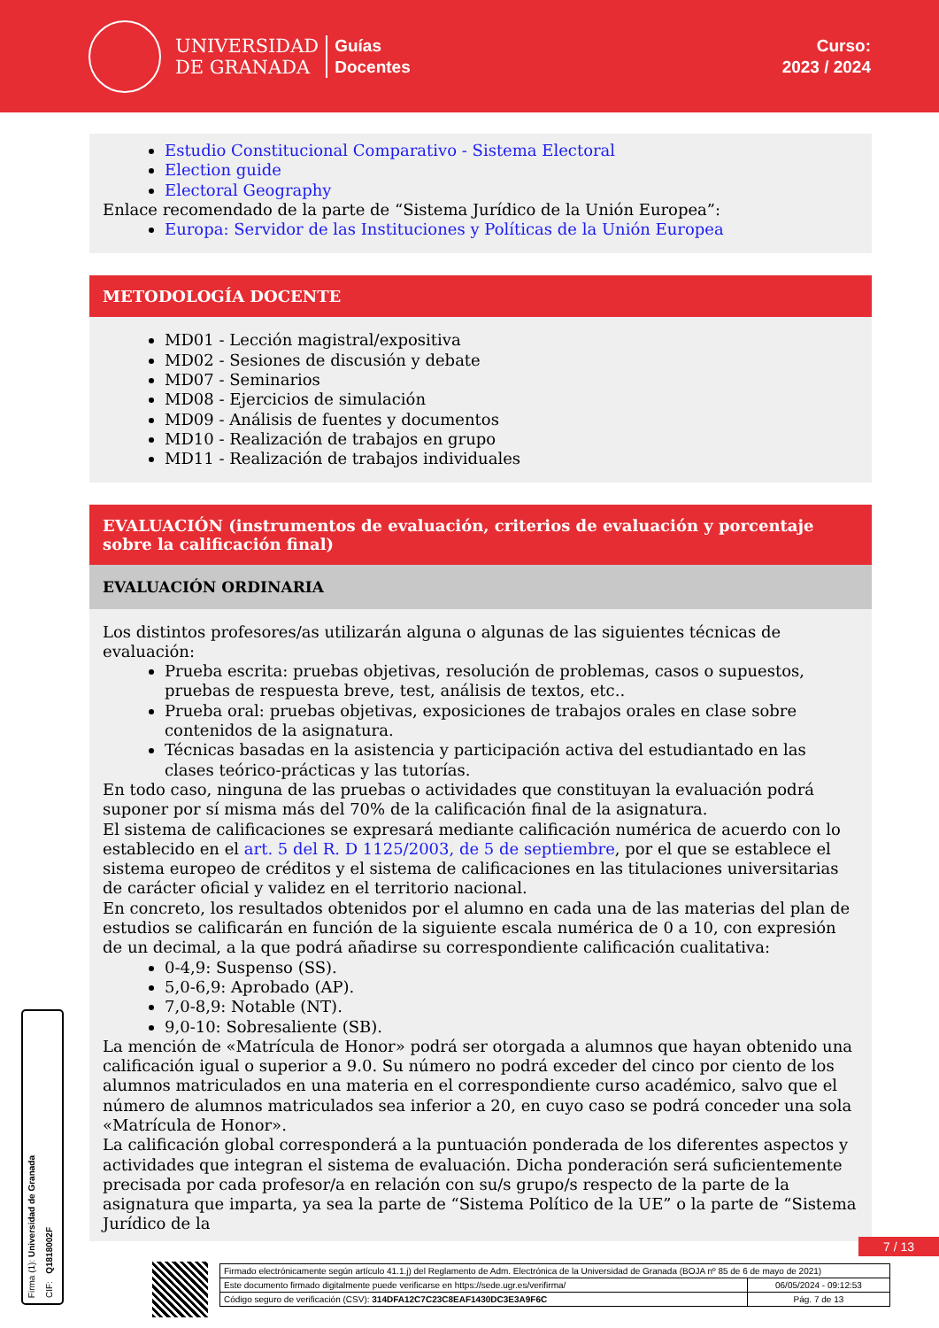UNIVERSIDAD
DE GRANADA
Guías
Docentes
Curso:
2023 / 2024
Estudio Constitucional Comparativo - Sistema Electoral
Election guide
Electoral Geography
Enlace recomendado de la parte de “Sistema Jurídico de la Unión Europea”:
Europa: Servidor de las Instituciones y Políticas de la Unión Europea
METODOLOGÍA DOCENTE
MD01 - Lección magistral/expositiva
MD02 - Sesiones de discusión y debate
MD07 - Seminarios
MD08 - Ejercicios de simulación
MD09 - Análisis de fuentes y documentos
MD10 - Realización de trabajos en grupo
MD11 - Realización de trabajos individuales
EVALUACIÓN (instrumentos de evaluación, criterios de evaluación y porcentaje sobre la calificación final)
EVALUACIÓN ORDINARIA
Los distintos profesores/as utilizarán alguna o algunas de las siguientes técnicas de evaluación:
Prueba escrita: pruebas objetivas, resolución de problemas, casos o supuestos, pruebas de respuesta breve, test, análisis de textos, etc..
Prueba oral: pruebas objetivas, exposiciones de trabajos orales en clase sobre contenidos de la asignatura.
Técnicas basadas en la asistencia y participación activa del estudiantado en las clases teórico-prácticas y las tutorías.
En todo caso, ninguna de las pruebas o actividades que constituyan la evaluación podrá suponer por sí misma más del 70% de la calificación final de la asignatura.
El sistema de calificaciones se expresará mediante calificación numérica de acuerdo con lo establecido en el art. 5 del R. D 1125/2003, de 5 de septiembre, por el que se establece el sistema europeo de créditos y el sistema de calificaciones en las titulaciones universitarias de carácter oficial y validez en el territorio nacional.
En concreto, los resultados obtenidos por el alumno en cada una de las materias del plan de estudios se calificarán en función de la siguiente escala numérica de 0 a 10, con expresión de un decimal, a la que podrá añadirse su correspondiente calificación cualitativa:
0-4,9: Suspenso (SS).
5,0-6,9: Aprobado (AP).
7,0-8,9: Notable (NT).
9,0-10: Sobresaliente (SB).
La mención de «Matrícula de Honor» podrá ser otorgada a alumnos que hayan obtenido una calificación igual o superior a 9.0. Su número no podrá exceder del cinco por ciento de los alumnos matriculados en una materia en el correspondiente curso académico, salvo que el número de alumnos matriculados sea inferior a 20, en cuyo caso se podrá conceder una sola «Matrícula de Honor».
La calificación global corresponderá a la puntuación ponderada de los diferentes aspectos y actividades que integran el sistema de evaluación. Dicha ponderación será suficientemente precisada por cada profesor/a en relación con su/s grupo/s respecto de la parte de la asignatura que imparta, ya sea la parte de “Sistema Político de la UE” o la parte de “Sistema Jurídico de la
Firma (1): Universidad de Granada
CIF: Q1818002F
7 / 13
| Firmado electrónicamente según artículo 41.1.j) del Reglamento de Adm. Electrónica de la Universidad de Granada (BOJA nº 85 de 6 de mayo de 2021) | |
| Este documento firmado digitalmente puede verificarse en https://sede.ugr.es/verifirma/ | 06/05/2024 - 09:12:53 |
| Código seguro de verificación (CSV): 314DFA12C7C23C8EAF1430DC3E3A9F6C | Pág. 7 de 13 |